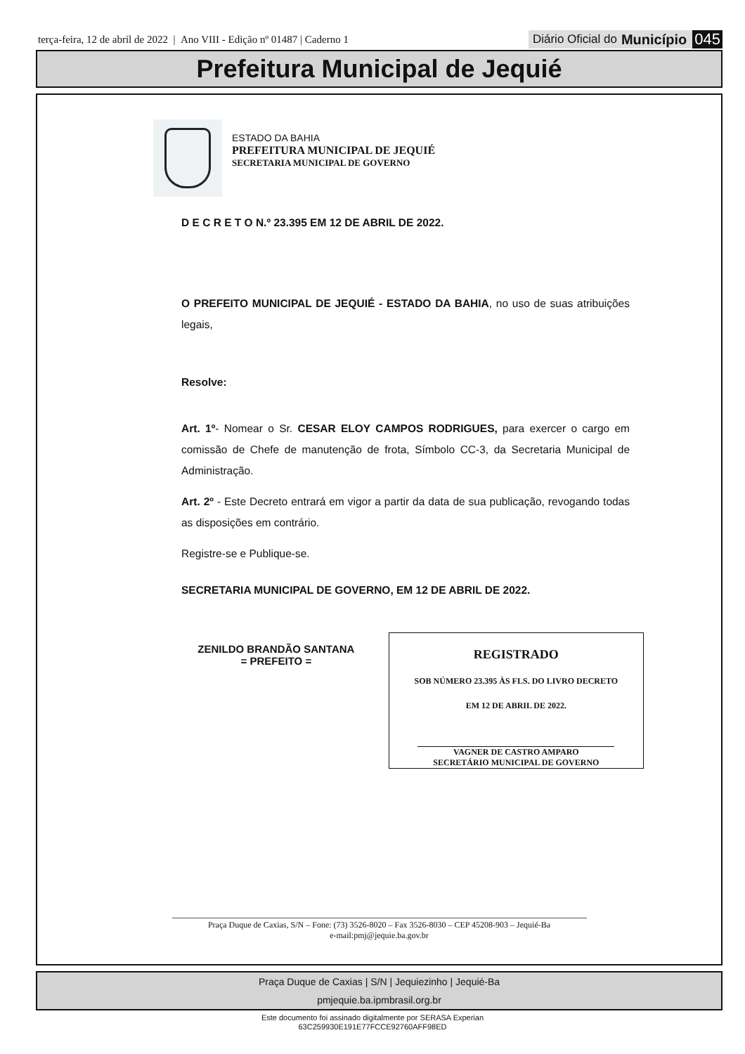terça-feira, 12 de abril de 2022 | Ano VIII - Edição nº 01487 | Caderno 1
Diário Oficial do Município 045
Prefeitura Municipal de Jequié
ESTADO DA BAHIA
PREFEITURA MUNICIPAL DE JEQUIÉ
SECRETARIA MUNICIPAL DE GOVERNO
D E C R E T O N.º 23.395 EM 12 DE ABRIL DE 2022.
O PREFEITO MUNICIPAL DE JEQUIÉ - ESTADO DA BAHIA, no uso de suas atribuições legais,
Resolve:
Art. 1º- Nomear o Sr. CESAR ELOY CAMPOS RODRIGUES, para exercer o cargo em comissão de Chefe de manutenção de frota, Símbolo CC-3, da Secretaria Municipal de Administração.
Art. 2º - Este Decreto entrará em vigor a partir da data de sua publicação, revogando todas as disposições em contrário.
Registre-se e Publique-se.
SECRETARIA MUNICIPAL DE GOVERNO, EM 12 DE ABRIL DE 2022.
ZENILDO BRANDÃO SANTANA
= PREFEITO =
REGISTRADO
SOB NÚMERO 23.395 ÀS FLS. DO LIVRO DECRETO
EM 12 DE ABRIL DE 2022.
VAGNER DE CASTRO AMPARO
SECRETÁRIO MUNICIPAL DE GOVERNO
Praça Duque de Caxias, S/N – Fone: (73) 3526-8020 – Fax 3526-8030 – CEP 45208-903 – Jequié-Ba
e-mail:pmj@jequie.ba.gov.br
Praça Duque de Caxias | S/N | Jequiezinho | Jequié-Ba
pmjequie.ba.ipmbrasil.org.br
Este documento foi assinado digitalmente por SERASA Experian
63C259930E191E77FCCE92760AFF98ED